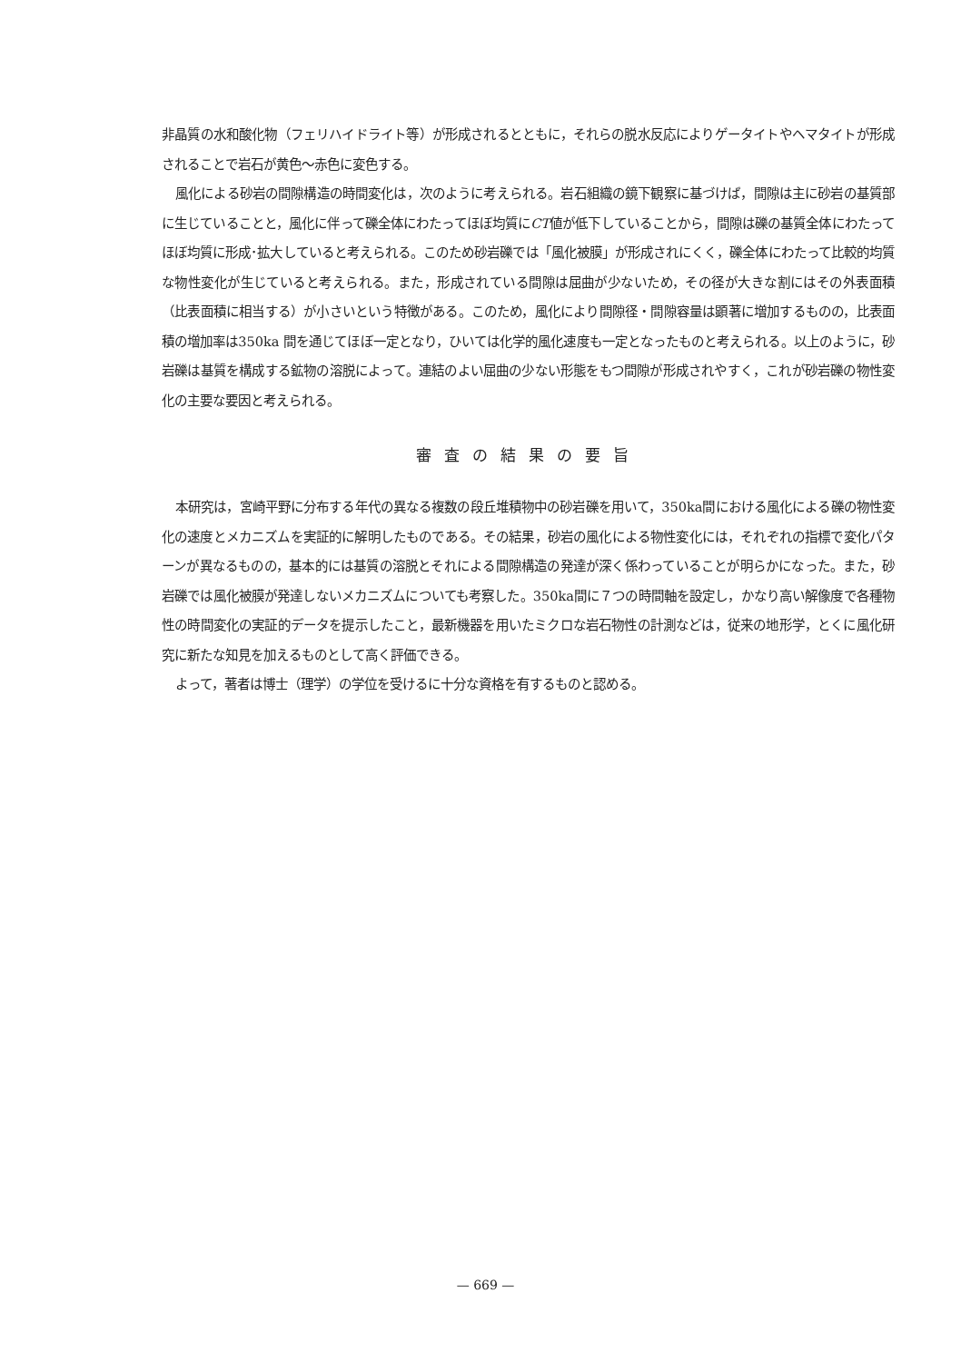非晶質の水和酸化物（フェリハイドライト等）が形成されるとともに，それらの脱水反応によりゲータイトやヘマタイトが形成されることで岩石が黄色～赤色に変色する。
風化による砂岩の間隙構造の時間変化は，次のように考えられる。岩石組織の鏡下観察に基づけば，間隙は主に砂岩の基質部に生じていることと，風化に伴って礫全体にわたってほぼ均質にCT値が低下していることから，間隙は礫の基質全体にわたってほぼ均質に形成･拡大していると考えられる。このため砂岩礫では「風化被膜」が形成されにくく，礫全体にわたって比較的均質な物性変化が生じていると考えられる。また，形成されている間隙は屈曲が少ないため，その径が大きな割にはその外表面積（比表面積に相当する）が小さいという特徴がある。このため，風化により間隙径・間隙容量は顕著に増加するものの，比表面積の増加率は350ka 間を通じてほぼ一定となり，ひいては化学的風化速度も一定となったものと考えられる。以上のように，砂岩礫は基質を構成する鉱物の溶脱によって。連結のよい屈曲の少ない形態をもつ間隙が形成されやすく，これが砂岩礫の物性変化の主要な要因と考えられる。
審査の結果の要旨
本研究は，宮崎平野に分布する年代の異なる複数の段丘堆積物中の砂岩礫を用いて，350ka間における風化による礫の物性変化の速度とメカニズムを実証的に解明したものである。その結果，砂岩の風化による物性変化には，それぞれの指標で変化パターンが異なるものの，基本的には基質の溶脱とそれによる間隙構造の発達が深く係わっていることが明らかになった。また，砂岩礫では風化被膜が発達しないメカニズムについても考察した。350ka間に７つの時間軸を設定し，かなり高い解像度で各種物性の時間変化の実証的データを提示したこと，最新機器を用いたミクロな岩石物性の計測などは，従来の地形学，とくに風化研究に新たな知見を加えるものとして高く評価できる。
よって，著者は博士（理学）の学位を受けるに十分な資格を有するものと認める。
— 669 —